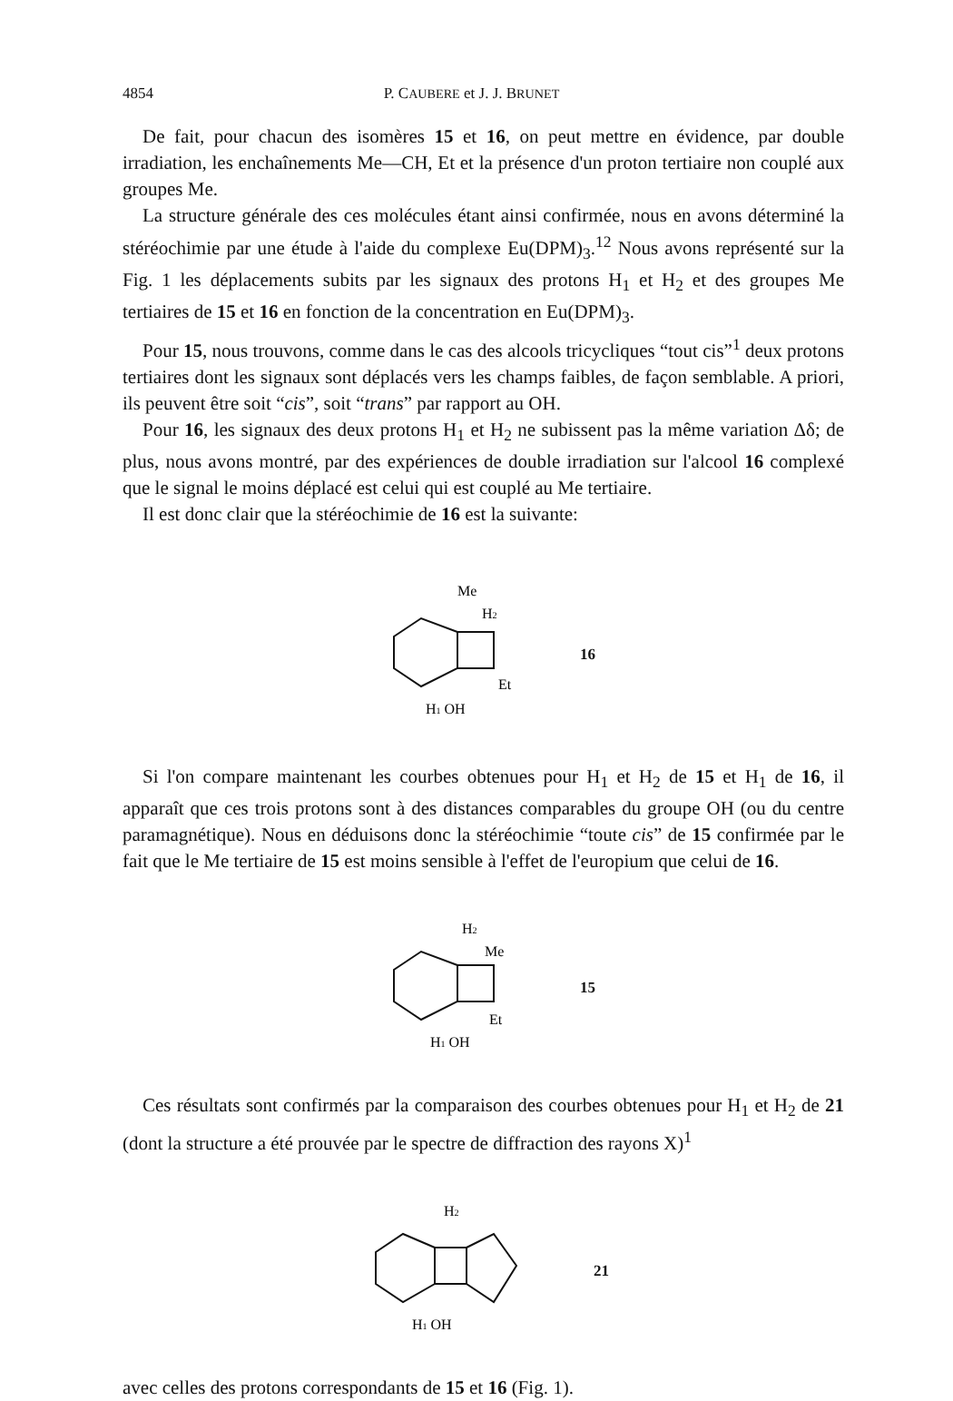4854 P. CAUBERE et J. J. BRUNET
De fait, pour chacun des isomères 15 et 16, on peut mettre en évidence, par double irradiation, les enchaînements Me—CH, Et et la présence d'un proton tertiaire non couplé aux groupes Me.
La structure générale des ces molécules étant ainsi confirmée, nous en avons déterminé la stéréochimie par une étude à l'aide du complexe Eu(DPM)<sub>3</sub>.<sup>12</sup> Nous avons représenté sur la Fig. 1 les déplacements subits par les signaux des protons H<sub>1</sub> et H<sub>2</sub> et des groupes Me tertiaires de 15 et 16 en fonction de la concentration en Eu(DPM)<sub>3</sub>.
Pour 15, nous trouvons, comme dans le cas des alcools tricycliques “tout cis”<sup>1</sup> deux protons tertiaires dont les signaux sont déplacés vers les champs faibles, de façon semblable. A priori, ils peuvent être soit “cis”, soit “trans” par rapport au OH.
Pour 16, les signaux des deux protons H<sub>1</sub> et H<sub>2</sub> ne subissent pas la même variation Δδ; de plus, nous avons montré, par des expériences de double irradiation sur l'alcool 16 complexé que le signal le moins déplacé est celui qui est couplé au Me tertiaire.
Il est donc clair que la stéréochimie de 16 est la suivante:
Me
H2
Et
H1 OH
16
Si l'on compare maintenant les courbes obtenues pour H<sub>1</sub> et H<sub>2</sub> de 15 et H<sub>1</sub> de 16, il apparaît que ces trois protons sont à des distances comparables du groupe OH (ou du centre paramagnétique). Nous en déduisons donc la stéréochimie “toute cis” de 15 confirmée par le fait que le Me tertiaire de 15 est moins sensible à l'effet de l'europium que celui de 16.
H2
Me
Et
H1 OH
15
Ces résultats sont confirmés par la comparaison des courbes obtenues pour H<sub>1</sub> et H<sub>2</sub> de 21 (dont la structure a été prouvée par le spectre de diffraction des rayons X)<sup>1</sup>
H2
H1 OH
21
avec celles des protons correspondants de 15 et 16 (Fig. 1).